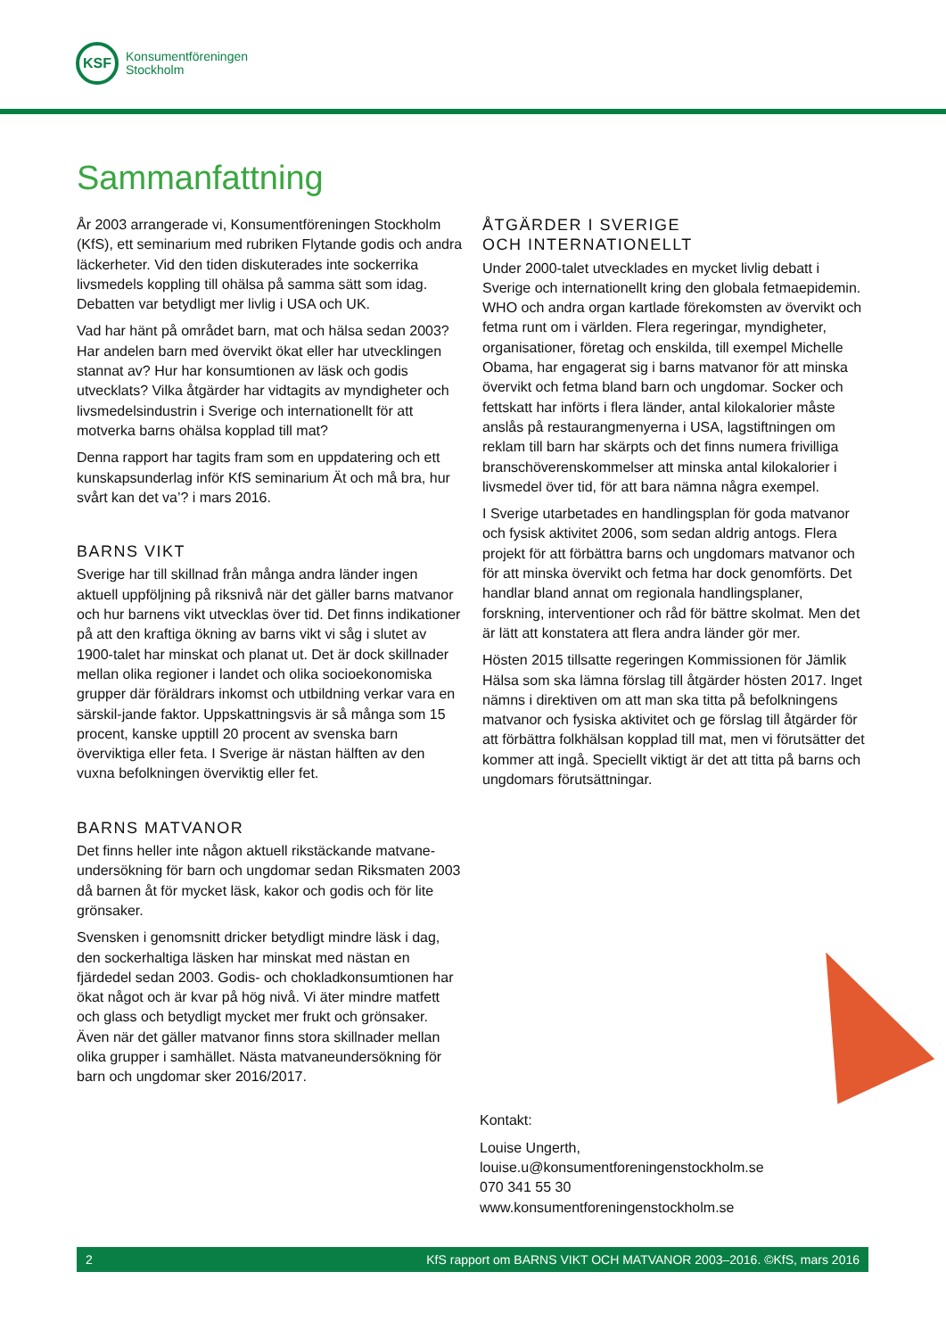KSF
Konsumentföreningen
Stockholm
Sammanfattning
År 2003 arrangerade vi, Konsumentföreningen Stockholm (KfS), ett seminarium med rubriken Flytande godis och andra läckerheter. Vid den tiden diskuterades inte sockerrika livsmedels koppling till ohälsa på samma sätt som idag. Debatten var betydligt mer livlig i USA och UK.
Vad har hänt på området barn, mat och hälsa sedan 2003? Har andelen barn med övervikt ökat eller har utvecklingen stannat av? Hur har konsumtionen av läsk och godis utvecklats? Vilka åtgärder har vidtagits av myndigheter och livsmedelsindustrin i Sverige och internationellt för att motverka barns ohälsa kopplad till mat?
Denna rapport har tagits fram som en uppdatering och ett kunskapsunderlag inför KfS seminarium Ät och må bra, hur svårt kan det va’? i mars 2016.
BARNS VIKT
Sverige har till skillnad från många andra länder ingen aktuell uppföljning på riksnivå när det gäller barns matvanor och hur barnens vikt utvecklas över tid. Det finns indikationer på att den kraftiga ökning av barns vikt vi såg i slutet av 1900-talet har minskat och planat ut. Det är dock skillnader mellan olika regioner i landet och olika socioekonomiska grupper där föräldrars inkomst och utbildning verkar vara en särskil-jande faktor. Uppskattningsvis är så många som 15 procent, kanske upptill 20 procent av svenska barn överviktiga eller feta. I Sverige är nästan hälften av den vuxna befolkningen överviktig eller fet.
BARNS MATVANOR
Det finns heller inte någon aktuell rikstäckande matvane-undersökning för barn och ungdomar sedan Riksmaten 2003 då barnen åt för mycket läsk, kakor och godis och för lite grönsaker.
Svensken i genomsnitt dricker betydligt mindre läsk i dag, den sockerhaltiga läsken har minskat med nästan en fjärdedel sedan 2003. Godis- och chokladkonsumtionen har ökat något och är kvar på hög nivå. Vi äter mindre matfett och glass och betydligt mycket mer frukt och grönsaker. Även när det gäller matvanor finns stora skillnader mellan olika grupper i samhället. Nästa matvaneundersökning för barn och ungdomar sker 2016/2017.
ÅTGÄRDER I SVERIGE
OCH INTERNATIONELLT
Under 2000-talet utvecklades en mycket livlig debatt i Sverige och internationellt kring den globala fetmaepidemin. WHO och andra organ kartlade förekomsten av övervikt och fetma runt om i världen. Flera regeringar, myndigheter, organisationer, företag och enskilda, till exempel Michelle Obama, har engagerat sig i barns matvanor för att minska övervikt och fetma bland barn och ungdomar. Socker och fettskatt har införts i flera länder, antal kilokalorier måste anslås på restaurangmenyerna i USA, lagstiftningen om reklam till barn har skärpts och det finns numera frivilliga branschöverenskommelser att minska antal kilokalorier i livsmedel över tid, för att bara nämna några exempel.
I Sverige utarbetades en handlingsplan för goda matvanor och fysisk aktivitet 2006, som sedan aldrig antogs. Flera projekt för att förbättra barns och ungdomars matvanor och för att minska övervikt och fetma har dock genomförts. Det handlar bland annat om regionala handlingsplaner, forskning, interventioner och råd för bättre skolmat. Men det är lätt att konstatera att flera andra länder gör mer.
Hösten 2015 tillsatte regeringen Kommissionen för Jämlik Hälsa som ska lämna förslag till åtgärder hösten 2017. Inget nämns i direktiven om att man ska titta på befolkningens matvanor och fysiska aktivitet och ge förslag till åtgärder för att förbättra folkhälsan kopplad till mat, men vi förutsätter det kommer att ingå. Speciellt viktigt är det att titta på barns och ungdomars förutsättningar.
Kontakt:
Louise Ungerth,
louise.u@konsumentforeningenstockholm.se
070 341 55 30
www.konsumentforeningenstockholm.se
2 KfS rapport om BARNS VIKT OCH MATVANOR 2003–2016. ©KfS, mars 2016